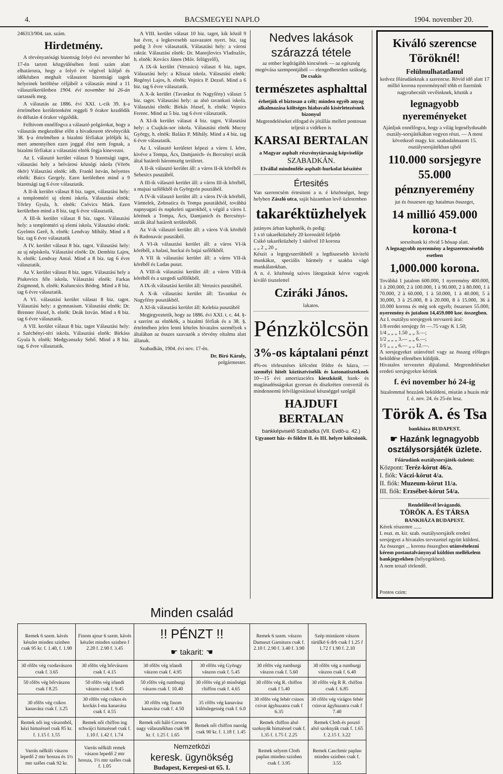4. BACSMEGYEI NAPLO 1904. november 20.
246313/904. tan. szám.
Hirdetmény.
A törvényatósági bizottság folyó évi november hó 17-én tartott közgyülésében fenti szám alatt elhatározta, hogy a folyó év végével kilépő és időközben meghalt választott bizottsági tagok helyeinek betöltése céljából a választás mind a 11 választókerületben 1904. évi november hó 26-án tartassék meg.
A választás az 1886. évi XXI. t.-cik 39. §-a értelmében kerületenként reggeli 9 órakor kezdődik és délután 4 órakor végződik.
Felhivom ennélfogva a választó polgárokat, hogy a választás megkezdése előtt a hivatkozott törvénycikk 38. §-a értelmében a bizalmi férfiakat jelöljék ki, mert amennyiben ezen joggal élni nem fognak, a bizalmi férfiakat a választási elnök fogja kinevezni.
Az I. választó kerület választ 9 bizottsági tagot, választási hely a belvárosi községi iskola (Vörös ökör) Választási elnök: idb. Frankl István, helyettes elnök: Baics Gergely. Ezen kerületben mind a 9 bizottsági tag 6 évre választatik.
A II-ik kerület választ 8 biz. tagot, választási hely: a templomtéri uj elemi iskola. Választási elnök: Törley Gyula, h. elnök: Csóvics Márk. Ezen kerületben mind a 8 biz. tag 6 évre választatik.
A III-ik kerület választ 8 biz. tagot. Választási hely: a templomtéri uj elemi iskola. Választási elnök: Gyelmis Gerő, h. elnök: Lendvay Mihály. Mind a 8 biz. tag 6 évre választatik
A IV. kerület választ 8 biz. tagot. Választási hely: az uj népiskola. Választási elnök: Dr. Dembitz Lajos, h. elnök: Lendvay Antal. Mind a 8 biz. tag 6 évre választatik.
Az V. kerület választ 8 biz. tagot. Választási hely a Piukovics féle iskola. Választási elnök: Farkas Zsigmond, h. elnök: Kuluncsics Bódog. Mind a 8 biz. tag 6 évre választatik.
A VI. választási kerület választ 8 biz. tagot. Választási hely: a gymnasium. Választási elnök: Dr. Brenner József, h. elnök: Deák István. Mind a 8 biz. tag 6 évre választatik.
A VII. kerület választ 8 biz. tagot Választási hely: a Széchényi-téri iskola. Választási elnök: Birkáss Gyula h. elnök: Medgyanszky Sebő. Mind a 8 biz. tag. 6 évre választatik.
A VIII. kerület választ 10 biz. tagot, kik közül 9 hat évre, a legkevesebb szavazatot nyert. biz. tag pedig 3 évre választatik. Választási hely: a városi raktár. Választási elnök: Dr. Manojlovics Vladiszláv, h. elnök: Kovács János (Máv. felügyelő),
A IX-ik kerület (Verusics) választ 6 biz. tagot. Választási hely: a Kliszai iskola. Választási elnök: Regényi Lajos, h. elnök: Vojnics P. Dezső. Mind a 6 biz. tag 6 évre választatik.
A X-ik kerület (Tavankut és Nagyfény) választ 5 biz. tagot. Választási hely: az alsó tavankuti iskola. Választási elnök: Birkás József, h. elnök: Vojnics Ferenc. Mind az 5 biz. tag 6 évre választatik.
A XI-ik kerület választ 4 biz. tagot. Választási hely: a Csajkás-sor iskola. Választási elnök Mucsy György, h. elnök: Balázs P. Mihály. Mind a 4 biz. tag 6 évre választatik.
Az I. választó kerületet képezi a város I. köre, kivéve a Tompa, Ács, Damjanich- és Bercsényi utcák által határolt háromszög területet.
A II-ik választó kerület áll: a város II-ik köréből és Sebesics pusztából.
A III-ik választó kerület áll: a város III-ik köréből, a majsai szőlőkből és Györgyén pusztából.
A IV-ik választó kerület áll: a város IV-ik köréből, Vámtelek, Zobnatica és Tompa pusztákból, továbbá napnyugati és napkeleti ugarokból, s végül a város I. körének a Tompa, Ács, Damjanich és Bercsényi-utcák által határolt területéből.
Az V-ik választó kerület áll: a város V-ik köréből és Radonavác pusztából.
A VI-ik választási kerület áll: a város VI-ik köréből, a halasi, buckai és bajai szőlőkből.
A VII ik választási kerület áll: a város VII-ik köréből és Ludas puszt.
A VIII-ik választási kerület áll: a város VIII-ik köréből és a szegedi szőllőkből.
A IX-ik választási kerület áll: Verusics pusztából.
A X-ik választási kerület áll: Tavankut és Nagyfény pusztákból.
A XI-ik választási kerület áll: Kelebia pusztából
Megjegyeztetik, hogy az 1886. évi XXI. t. c. 44. §-a szerint az elnökök, a bizalmi férfiak és a 38. §. értelmében jelen lenni köteles hivatalos személyek s általában az összes szavazók a törvény oltalma alatt állanak.
Szabadkán, 1904. évi nov. 17-én.
Dr. Biró Károly,
polgármester.
Nedves lakások
szárazzá tétele
az ember legdrágább kincsének — az egészség megóvása szempontjából — elengedhetetlen szükség. De csakis
természetes asphalttal
érhetjük el biztosan a célt; minden egyéb anyag alkalmazása költséges hiabavaló kisérletezésnek bizonyul
Megrendeléseket elfogad és jótállás mellett pontosan teljesit a vidéken is
KARSAI BERTALAN
a Magyar asphalt részvénytársaság képviselője
SZABADKÁN.
Elvállal mindenféle asphalt-burkolat készítést
Értesités
Van szerencsém értesiteni a n. é közönséget, hogy helyben Zászló utca, saját házamban levő üzletemben
takaréktüzhelyek
jutányos árban kaphatók, és pedig:
1 s tö takaréktüzhely 20 koronától feljebb
Csikó takaréktüzhely 1 sütővel 10 korona
„ „ 2 „ 20 „
Készit a legegyszerübbtől a legdiszesebb kivitelü munkákat, speciális bármely e szakba vágó munkálatokban.
A n. é. közönség szives látogatását kérve vagyok kiváló tisztelettel
Cziráki János.
lakatos.
Pénzkölcsön
3%-os káptalani pénzt
4%-os törlesztéses kölcsönt földre és házra, — személyi hitelt köztisztviselők és katonatiszteknek 10—15 évi amortizacióra kieszközöl, bank- és magánadósságokat gyorsan és diszkréten convertál és mindennemü felvilágositással készséggel szolgál
HAJDUFI BERTALAN
bankképviselő Szabadka (VII. Evdö-u. 42.)
Ugyanott ház- és földre II. és III. helyre kölcsönök.
Kiváló szerencse
Töröknél!
Felülmulhatatlanul
kedvez főárudánknak a szerencse. Rövid idő alatt 17 millió korona nyereménynél több et fizettünk nagyrabecsült vevőinknek, köztük a
legnagyobb nyereményeket
Ajánljuk ennélfogva, hogy a világ legesélydusabb osztály-sorsjátékában vegyen részt. — A most következő magy. kir. szabadalmazott 15. osztálysorsjátékban ujból
110.000 sorsjegyre
55.000 pénznyeremény
jut és összesen egy hatalmas összeget,
14 millió 459.000 korona-t
sorsoltunk ki rövid 5 hóuap alatt.
A legnagyobb nyeremény a legszerencsésebb esetben
1,000.000 korona.
Továbbá 1 jutalom 600.000, 1 nyeremény 400.000, 1 à 200.000, 2 à 100.000, 1 à 90.000, 2 à 80.000, 1 à 70.000, 2 à 60.000, 1 à 50.000, 1 à 40.000, 5 à 30,000, 3 à 25.000, 8 à 20.000, 8 à 15.000, 36 à 10.000 korona és még sok egyéb; összesen 55.000, nyeremény és jutalom 14,459.000 kor. összegben.
Az I. osztályu sorsjegyek tervszerü árai:
1/8 eredei sorsjegy frt —.75 vagy K 1.50;
1/4 „ „ „ 1.50 „ „ 3.—;
1/2 „ „ „ 3.— „ „ 6.—;
1/1 „ „ „ 6.— „ „ 12.—.
A sorsjegyeket utánvéttel vagy az összeg előleges beküldése ellenében küldjük.
Hivatalos tervezetet dijtalanul. Megrendeléseket eredeti sorsjegyekre kérünk
f. évi november hó 24-ig
bizalommal hozzánk beküldeni, miután a huzás már f. é. nov. 24. és 25-én lesz.
Török A. és Tsa
bankháza BUDAPEST.
☛ Hazánk legnagyobb osztálysorsjáték üzlete.
Főárudánk osztálysorsjáték-üzletei:
Központ: Teréz-körut 46/a.
I. fiók: Váczi-körut 4/a.
II. fiók: Muzeum-körut 11/a.
III. fiók: Erzsébet-körut 54/a.
Rendelőlevél levágandó.
TÖRÖK A. ÉS TÁRSA
BANKHÁZA BUDAPEST.
Kérek részemre ......
I. oszt. m. kir. szab. osztálysorsjáték eredeti sorsjegyet a hivatalos tervezettel együtt küldeni.
Az összeget ... korona összegben utánvételezni kérem postautalványnyal küldöm mellékelem bankjegyekben (bélyegekben).
A nem tetsző törlendő.
Pontos czim:
Minden család
| Remek 6 szem. kávés készlet minden szinben csak 95 kr. f. 1.40, f. 1.90 | Finom ajour 6 szem. kávés készlet minden szinben f 2.20 f. 2.90 f. 3.45 | !! PÉNZT !! ☛ takarit: ☚ | | Remek 6 szem. vászon Damaszt Garnitura csak f. 2.10 f. 2.90 f. 3.40 f. 3.90 | Szép mintázott vászon türülkö 6 drb csak f 1.25 f 1.72 f 1.90 f. 2.10 |
| 30 rőfös vég csodavászon csak f. 3.65 | 30 rőfös vég bőrvászon csak f. 4.15 | 30 rőfös vég irlandi vászon csak f. 4.95 | 30 rőfös vég Gyöngy vászon csak f. 5.45 | 30 rőfös vég rumburgi vászon csak f. 5.60 | 30 rőfös vég a rumburgi vászon csak f. 6.40 |
| 50 rőfös vég bőrvászon csak f 8.25 | 50 rőfös vég irlandi vászon csak f. 9.45 | 50 rőfös vég rumburgi vászon csak f. 10.40 | 30 rőfös vég jó minőségü chiffon csak f. 4.65 | 30 rőfös vég R. chiffon csak f 5.40 | 30 rőfös vég R R. chiffon csak f. 6.85 |
| 30 rőfös vég csikos kanavász csak f. 3.25 | 30 rőfös vég csikos és kockás I-ma kanavász csak f. 4.55 | 30 rőfös vég finom kanavász csak f. 4.50 | 35 rőfös vég kanavász különlegesség csak f. 6.0 | 30 rőfös vég fehér csinos csivat ágyhuzatra csak f 6.35 | 30 rőfös vég virágos fehér csinvat ágyhuzatra csak f 7.40 |
| Remek női ing vászonból, kézi himzéssel csak 85 kr. f. 1.15 f. 1.55 | Remek női chiffon ing schwájci himzéssel csak f. 1.10 f. 1.42 f. 1.74 | Remek női háló Corseta nagy választékban csak 98 kr. f. 1.25 f. 1.65 | Remek női chiffon naorág csak 90 kr. f. 1.18 f. 1.45 | Remek chiffon alsó szoknyák himzéssel csak f. 1.35 f. 1.75 f. 2.25 | Remek Cloth és posztó alsó szoknyák csak f. 1.65 f. 2.15 f. 3.22 |
| Varrás nélküli vászon lepedő 2 mtr hosszu és 1½ mtr széles csak 92 kr. | Varrás nélküli remek vászon lepedő 2 mtr hossza, 1½ mtr széles csak f. 1.05 | Nemzetközi keresk. ügynökség Budapest, Kerepesi-ut 65. I. | | Remek selyem Cloth paplan minden szinben csak f. 3.95 | Remek Caschmir paplan minden szinben csak f. 3.55 |